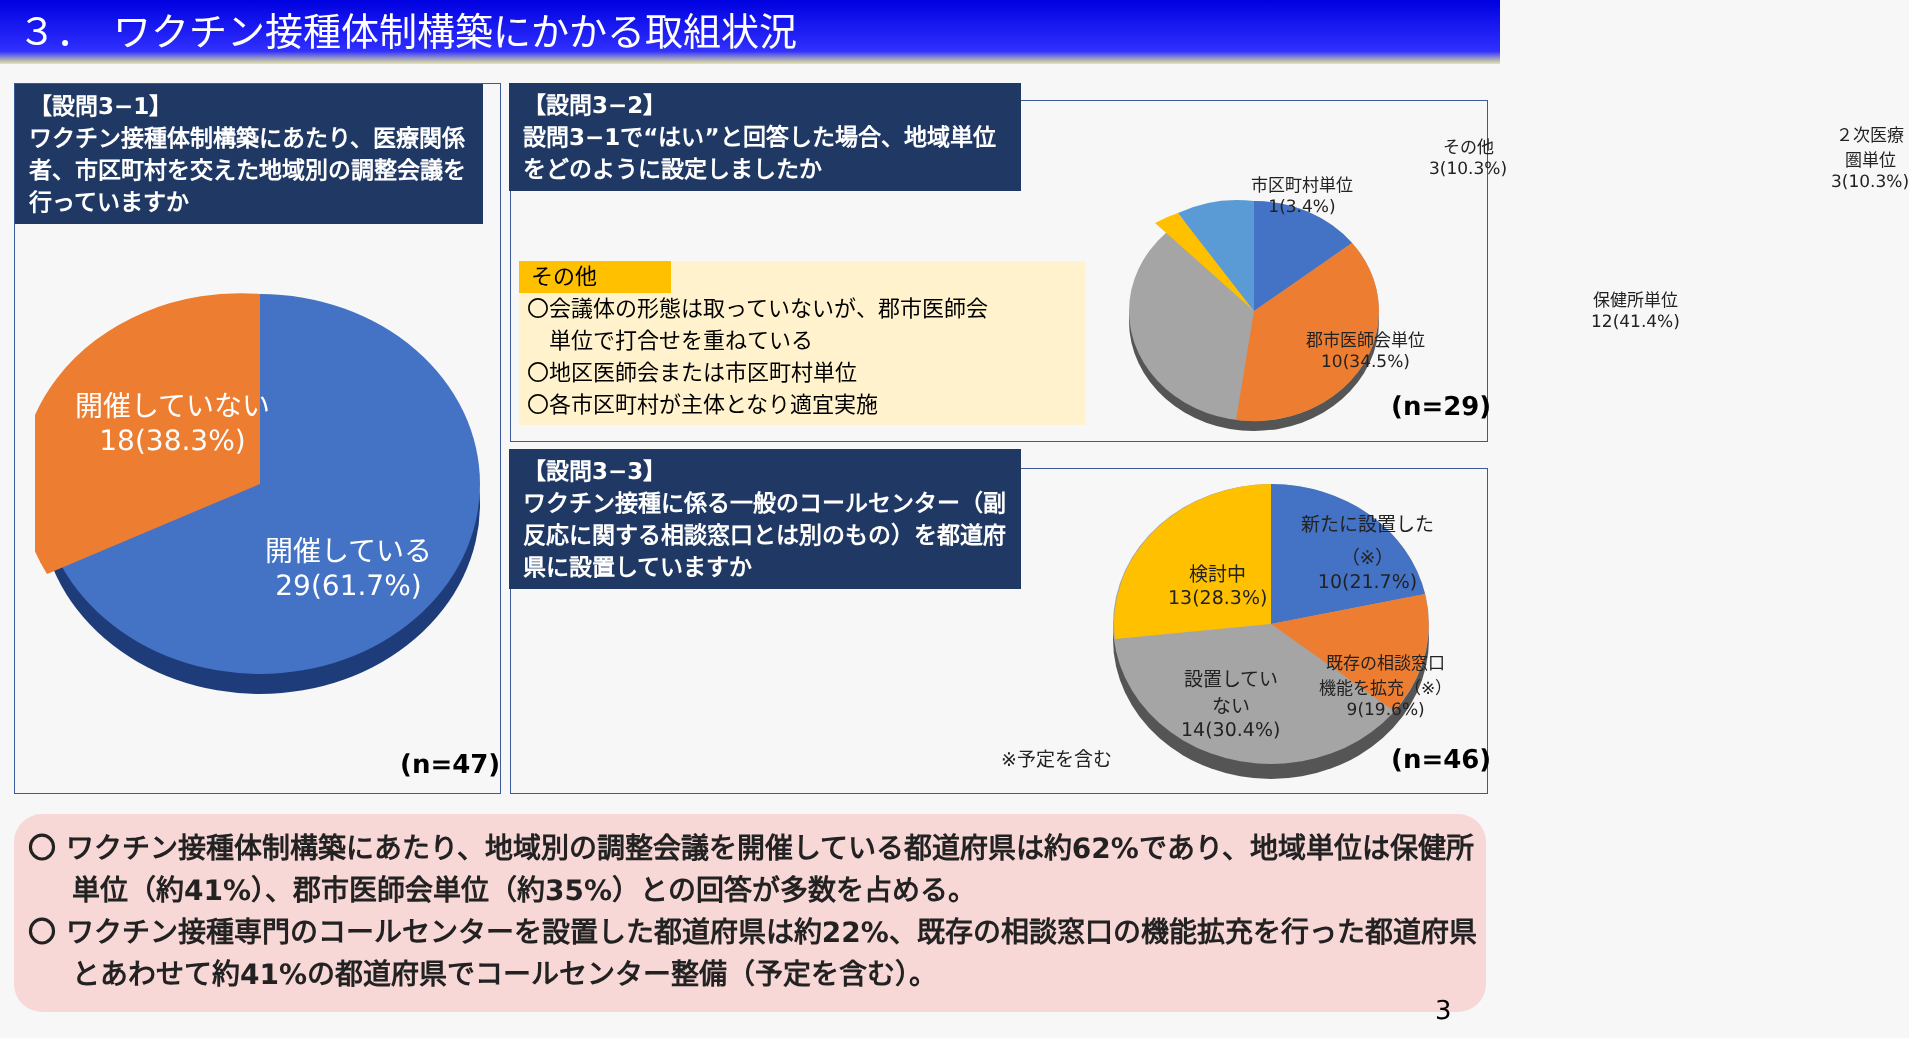３．　ワクチン接種体制構築にかかる取組状況
【設問3−1】
ワクチン接種体制構築にあたり、医療関係者、市区町村を交えた地域別の調整会議を行っていますか
開催していない
18(38.3%)
開催している
29(61.7%)
(n=47)
【設問3−2】
設問3−1で“はい”と回答した場合、地域単位をどのように設定しましたか
その他
〇会議体の形態は取っていないが、郡市医師会
　単位で打合せを重ねている
〇地区医師会または市区町村単位
〇各市区町村が主体となり適宜実施
その他
3(10.3%)
２次医療圏単位
3(10.3%)
市区町村単位
1(3.4%)
保健所単位
12(41.4%)
郡市医師会単位
10(34.5%)
(n=29)
【設問3−3】
ワクチン接種に係る一般のコールセンター（副反応に関する相談窓口とは別のもの）を都道府県に設置していますか
新たに設置した
（※）
10(21.7%)
検討中
13(28.3%)
既存の相談窓口
機能を拡充（※）
9(19.6%)
設置してい
ない
14(30.4%)
※予定を含む (n=46)
〇 ワクチン接種体制構築にあたり、地域別の調整会議を開催している都道府県は約62%であり、地域単位は保健所単位（約41%）、郡市医師会単位（約35%）との回答が多数を占める。
〇 ワクチン接種専門のコールセンターを設置した都道府県は約22%、既存の相談窓口の機能拡充を行った都道府県とあわせて約41%の都道府県でコールセンター整備（予定を含む）。
3